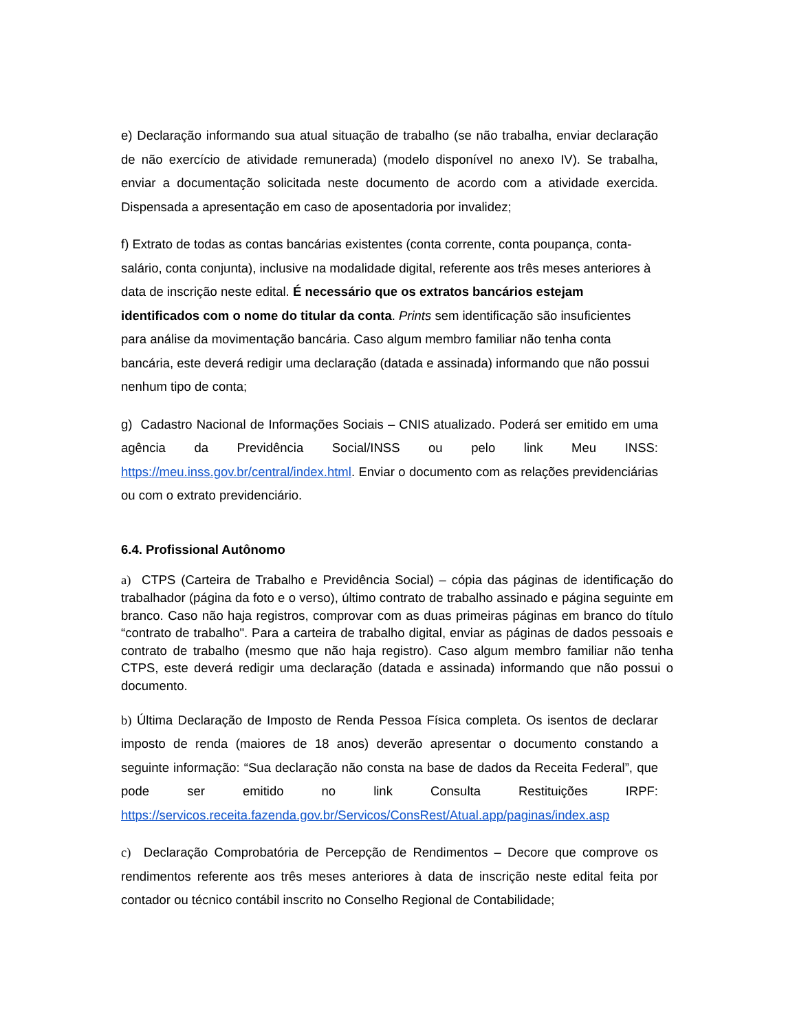e) Declaração informando sua atual situação de trabalho (se não trabalha, enviar declaração de não exercício de atividade remunerada) (modelo disponível no anexo IV). Se trabalha, enviar a documentação solicitada neste documento de acordo com a atividade exercida. Dispensada a apresentação em caso de aposentadoria por invalidez;
f) Extrato de todas as contas bancárias existentes (conta corrente, conta poupança, conta- salário, conta conjunta), inclusive na modalidade digital, referente aos três meses anteriores à data de inscrição neste edital. É necessário que os extratos bancários estejam identificados com o nome do titular da conta. Prints sem identificação são insuficientes para análise da movimentação bancária. Caso algum membro familiar não tenha conta bancária, este deverá redigir uma declaração (datada e assinada) informando que não possui nenhum tipo de conta;
g) Cadastro Nacional de Informações Sociais – CNIS atualizado. Poderá ser emitido em uma agência da Previdência Social/INSS ou pelo link Meu INSS: https://meu.inss.gov.br/central/index.html. Enviar o documento com as relações previdenciárias ou com o extrato previdenciário.
6.4. Profissional Autônomo
a) CTPS (Carteira de Trabalho e Previdência Social) – cópia das páginas de identificação do trabalhador (página da foto e o verso), último contrato de trabalho assinado e página seguinte em branco. Caso não haja registros, comprovar com as duas primeiras páginas em branco do título “contrato de trabalho". Para a carteira de trabalho digital, enviar as páginas de dados pessoais e contrato de trabalho (mesmo que não haja registro). Caso algum membro familiar não tenha CTPS, este deverá redigir uma declaração (datada e assinada) informando que não possui o documento.
b) Última Declaração de Imposto de Renda Pessoa Física completa. Os isentos de declarar imposto de renda (maiores de 18 anos) deverão apresentar o documento constando a seguinte informação: “Sua declaração não consta na base de dados da Receita Federal”, que pode ser emitido no link Consulta Restituições IRPF: https://servicos.receita.fazenda.gov.br/Servicos/ConsRest/Atual.app/paginas/index.asp
c) Declaração Comprobatória de Percepção de Rendimentos – Decore que comprove os rendimentos referente aos três meses anteriores à data de inscrição neste edital feita por contador ou técnico contábil inscrito no Conselho Regional de Contabilidade;